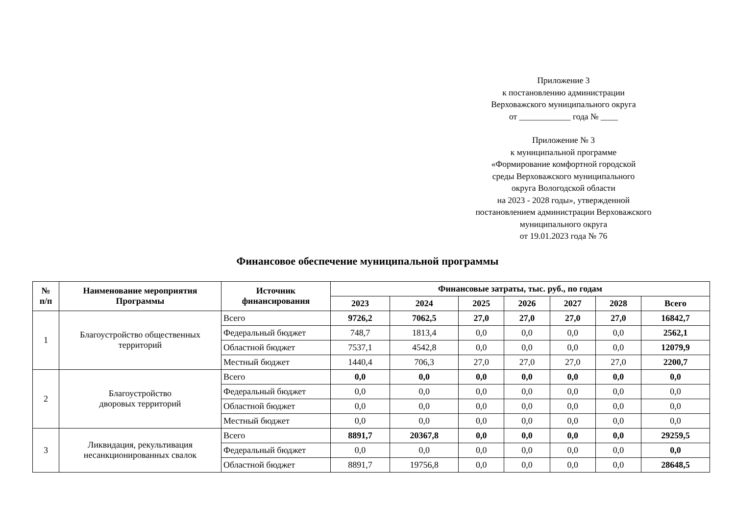Приложение 3
к постановлению администрации
Верховажского муниципального округа
от ____________ года № ____
Приложение № 3
к муниципальной программе
«Формирование комфортной городской
среды Верховажского муниципального
округа Вологодской области
на 2023 - 2028 годы», утвержденной
постановлением администрации Верховажского
муниципального округа
от 19.01.2023 года № 76
Финансовое обеспечение муниципальной программы
| № п/п | Наименование мероприятия Программы | Источник финансирования | Финансовые затраты, тыс. руб., по годам | | | | | | |
| --- | --- | --- | --- | --- | --- | --- | --- | --- | --- |
| | | | 2023 | 2024 | 2025 | 2026 | 2027 | 2028 | Всего |
| 1 | Благоустройство общественных территорий | Всего | 9726,2 | 7062,5 | 27,0 | 27,0 | 27,0 | 27,0 | 16842,7 |
| | | Федеральный бюджет | 748,7 | 1813,4 | 0,0 | 0,0 | 0,0 | 0,0 | 2562,1 |
| | | Областной бюджет | 7537,1 | 4542,8 | 0,0 | 0,0 | 0,0 | 0,0 | 12079,9 |
| | | Местный бюджет | 1440,4 | 706,3 | 27,0 | 27,0 | 27,0 | 27,0 | 2200,7 |
| 2 | Благоустройство дворовых территорий | Всего | 0,0 | 0,0 | 0,0 | 0,0 | 0,0 | 0,0 | 0,0 |
| | | Федеральный бюджет | 0,0 | 0,0 | 0,0 | 0,0 | 0,0 | 0,0 | 0,0 |
| | | Областной бюджет | 0,0 | 0,0 | 0,0 | 0,0 | 0,0 | 0,0 | 0,0 |
| | | Местный бюджет | 0,0 | 0,0 | 0,0 | 0,0 | 0,0 | 0,0 | 0,0 |
| 3 | Ликвидация, рекультивация несанкционированных свалок | Всего | 8891,7 | 20367,8 | 0,0 | 0,0 | 0,0 | 0,0 | 29259,5 |
| | | Федеральный бюджет | 0,0 | 0,0 | 0,0 | 0,0 | 0,0 | 0,0 | 0,0 |
| | | Областной бюджет | 8891,7 | 19756,8 | 0,0 | 0,0 | 0,0 | 0,0 | 28648,5 |